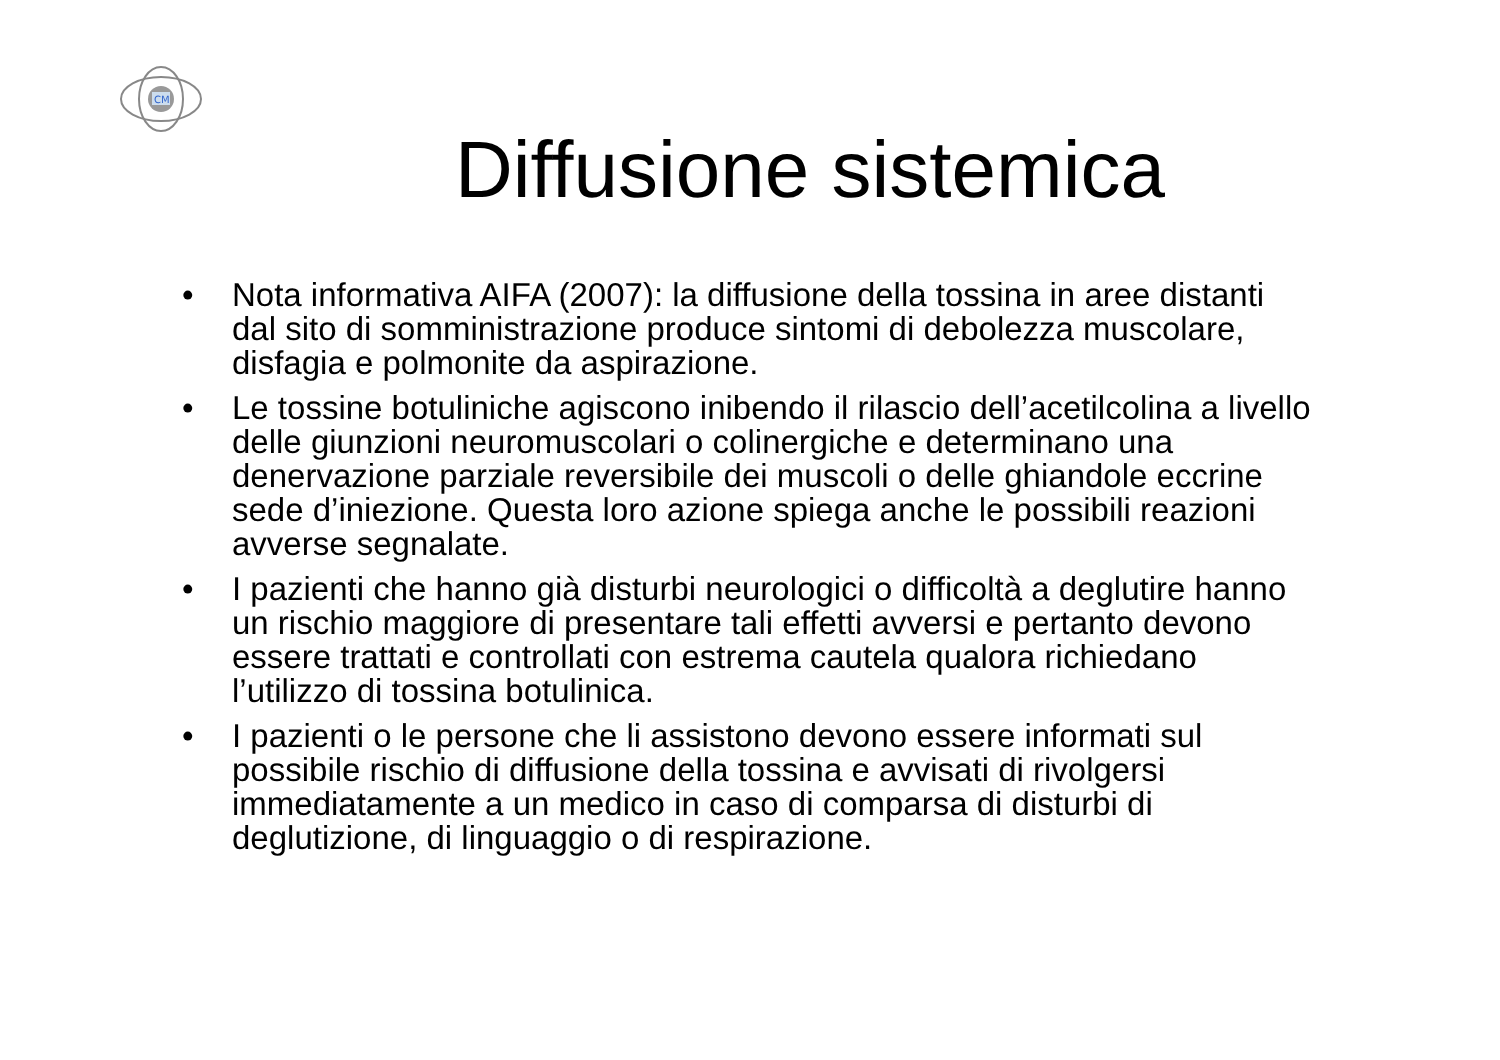CM
Diffusione sistemica
• Nota informativa AIFA (2007): la diffusione della tossina in aree distanti dal sito di somministrazione produce sintomi di debolezza muscolare, disfagia e polmonite da aspirazione.
• Le tossine botuliniche agiscono inibendo il rilascio dell’acetilcolina a livello delle giunzioni neuromuscolari o colinergiche e determinano una denervazione parziale reversibile dei muscoli o delle ghiandole eccrine sede d’iniezione. Questa loro azione spiega anche le possibili reazioni avverse segnalate.
• I pazienti che hanno già disturbi neurologici o difficoltà a deglutire hanno un rischio maggiore di presentare tali effetti avversi e pertanto devono essere trattati e controllati con estrema cautela qualora richiedano l’utilizzo di tossina botulinica.
• I pazienti o le persone che li assistono devono essere informati sul possibile rischio di diffusione della tossina e avvisati di rivolgersi immediatamente a un medico in caso di comparsa di disturbi di deglutizione, di linguaggio o di respirazione.